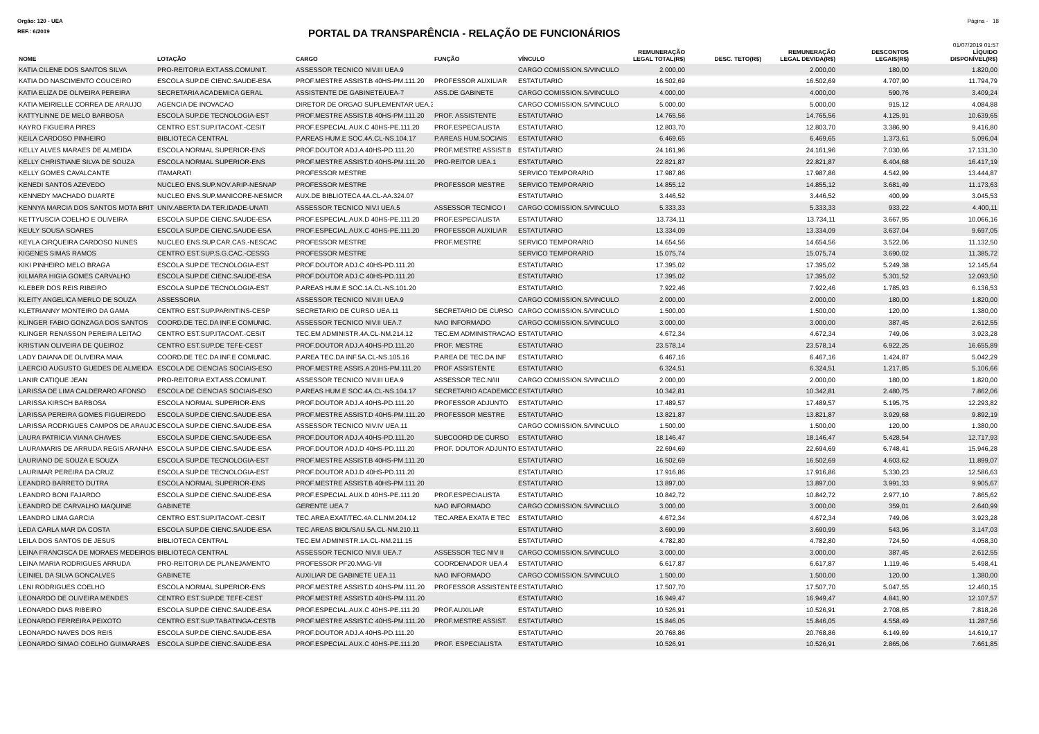Orgão: 120 - UEA Página - 18
REF.: 6/2019
PORTAL DA TRANSPARÊNCIA - RELAÇÃO DE FUNCIONÁRIOS
01/07/2019 01:57
| NOME | LOTAÇÃO | CARGO | FUNÇÃO | VÍNCULO | REMUNERAÇÃO LEGAL TOTAL(R$) | DESC. TETO(R$) | REMUNERAÇÃO LEGAL DEVIDA(R$) | DESCONTOS LEGAIS(R$) | LÍQUIDO DISPONÍVEL(R$) |
| --- | --- | --- | --- | --- | --- | --- | --- | --- | --- |
| KATIA CILENE DOS SANTOS SILVA | PRO-REITORIA EXT.ASS.COMUNIT. | ASSESSOR TECNICO NIV.III UEA.9 | | CARGO COMISSION.S/VINCULO | 2.000,00 | | 2.000,00 | 180,00 | 1.820,00 |
| KATIA DO NASCIMENTO COUCEIRO | ESCOLA SUP.DE CIENC.SAUDE-ESA | PROF.MESTRE ASSIST.B 40HS-PM.111.20 | PROFESSOR AUXILIAR | ESTATUTARIO | 16.502,69 | | 16.502,69 | 4.707,90 | 11.794,79 |
| KATIA ELIZA DE OLIVEIRA PEREIRA | SECRETARIA ACADEMICA GERAL | ASSISTENTE DE GABINETE/UEA-7 | ASS.DE GABINETE | CARGO COMISSION.S/VINCULO | 4.000,00 | | 4.000,00 | 590,76 | 3.409,24 |
| KATIA MEIRIELLE CORREA DE ARAUJO | AGENCIA DE INOVACAO | DIRETOR DE ORGAO SUPLEMENTAR UEA.3 | | CARGO COMISSION.S/VINCULO | 5.000,00 | | 5.000,00 | 915,12 | 4.084,88 |
| KATTYLINNE DE MELO BARBOSA | ESCOLA SUP.DE TECNOLOGIA-EST | PROF.MESTRE ASSIST.B 40HS-PM.111.20 | PROF. ASSISTENTE | ESTATUTARIO | 14.765,56 | | 14.765,56 | 4.125,91 | 10.639,65 |
| KAYRO FIGUEIRA PIRES | CENTRO EST.SUP.ITACOAT.-CESIT | PROF.ESPECIAL.AUX.C 40HS-PE.111.20 | PROF.ESPECIALISTA | ESTATUTARIO | 12.803,70 | | 12.803,70 | 3.386,90 | 9.416,80 |
| KEILA CARDOSO PINHEIRO | BIBLIOTECA CENTRAL | P.AREAS HUM.E SOC.4A.CL-NS.104.17 | P.AREAS HUM.SOCIAIS | ESTATUTARIO | 6.469,65 | | 6.469,65 | 1.373,61 | 5.096,04 |
| KELLY ALVES MARAES DE ALMEIDA | ESCOLA NORMAL SUPERIOR-ENS | PROF.DOUTOR ADJ.A 40HS-PD.111.20 | PROF.MESTRE ASSIST.B | ESTATUTARIO | 24.161,96 | | 24.161,96 | 7.030,66 | 17.131,30 |
| KELLY CHRISTIANE SILVA DE SOUZA | ESCOLA NORMAL SUPERIOR-ENS | PROF.MESTRE ASSIST.D 40HS-PM.111.20 | PRO-REITOR UEA.1 | ESTATUTARIO | 22.821,87 | | 22.821,87 | 6.404,68 | 16.417,19 |
| KELLY GOMES CAVALCANTE | ITAMARATI | PROFESSOR MESTRE | | SERVICO TEMPORARIO | 17.987,86 | | 17.987,86 | 4.542,99 | 13.444,87 |
| KENEDI SANTOS AZEVEDO | NUCLEO ENS.SUP.NOV.ARIP-NESNAP | PROFESSOR MESTRE | PROFESSOR MESTRE | SERVICO TEMPORARIO | 14.855,12 | | 14.855,12 | 3.681,49 | 11.173,63 |
| KENNEDY MACHADO DUARTE | NUCLEO ENS.SUP.MANICORE-NESMCR | AUX.DE BIBLIOTECA 4A.CL-AA.324.07 | | ESTATUTARIO | 3.446,52 | | 3.446,52 | 400,99 | 3.045,53 |
| KENNYA MARCIA DOS SANTOS MOTA BRIT | UNIV.ABERTA DA TER.IDADE-UNATI | ASSESSOR TECNICO NIV.I UEA.5 | ASSESSOR TECNICO I | CARGO COMISSION.S/VINCULO | 5.333,33 | | 5.333,33 | 933,22 | 4.400,11 |
| KETTYUSCIA COELHO E OLIVEIRA | ESCOLA SUP.DE CIENC.SAUDE-ESA | PROF.ESPECIAL.AUX.D 40HS-PE.111.20 | PROF.ESPECIALISTA | ESTATUTARIO | 13.734,11 | | 13.734,11 | 3.667,95 | 10.066,16 |
| KEULY SOUSA SOARES | ESCOLA SUP.DE CIENC.SAUDE-ESA | PROF.ESPECIAL.AUX.C 40HS-PE.111.20 | PROFESSOR AUXILIAR | ESTATUTARIO | 13.334,09 | | 13.334,09 | 3.637,04 | 9.697,05 |
| KEYLA CIRQUEIRA CARDOSO NUNES | NUCLEO ENS.SUP.CAR.CAS.-NESCAC | PROFESSOR MESTRE | PROF.MESTRE | SERVICO TEMPORARIO | 14.654,56 | | 14.654,56 | 3.522,06 | 11.132,50 |
| KIGENES SIMAS RAMOS | CENTRO EST.SUP.S.G.CAC.-CESSG | PROFESSOR MESTRE | | SERVICO TEMPORARIO | 15.075,74 | | 15.075,74 | 3.690,02 | 11.385,72 |
| KIKI PINHEIRO MELO BRAGA | ESCOLA SUP.DE TECNOLOGIA-EST | PROF.DOUTOR ADJ.C 40HS-PD.111.20 | | ESTATUTARIO | 17.395,02 | | 17.395,02 | 5.249,38 | 12.145,64 |
| KILMARA HIGIA GOMES CARVALHO | ESCOLA SUP.DE CIENC.SAUDE-ESA | PROF.DOUTOR ADJ.C 40HS-PD.111.20 | | ESTATUTARIO | 17.395,02 | | 17.395,02 | 5.301,52 | 12.093,50 |
| KLEBER DOS REIS RIBEIRO | ESCOLA SUP.DE TECNOLOGIA-EST | P.AREAS HUM.E SOC.1A.CL-NS.101.20 | | ESTATUTARIO | 7.922,46 | | 7.922,46 | 1.785,93 | 6.136,53 |
| KLEITY ANGELICA MERLO DE SOUZA | ASSESSORIA | ASSESSOR TECNICO NIV.III UEA.9 | | CARGO COMISSION.S/VINCULO | 2.000,00 | | 2.000,00 | 180,00 | 1.820,00 |
| KLETRIANNY MONTEIRO DA GAMA | CENTRO EST.SUP.PARINTINS-CESP | SECRETARIO DE CURSO UEA.11 | SECRETARIO DE CURSO | CARGO COMISSION.S/VINCULO | 1.500,00 | | 1.500,00 | 120,00 | 1.380,00 |
| KLINGER FABIO GONZAGA DOS SANTOS | COORD.DE TEC.DA INF.E COMUNIC. | ASSESSOR TECNICO NIV.II UEA.7 | NAO INFORMADO | CARGO COMISSION.S/VINCULO | 3.000,00 | | 3.000,00 | 387,45 | 2.612,55 |
| KLINGER RENASSON PEREIRA LEITAO | CENTRO EST.SUP.ITACOAT.-CESIT | TEC.EM ADMINISTR.4A.CL-NM.214.12 | TEC.EM ADMINISTRACAO | ESTATUTARIO | 4.672,34 | | 4.672,34 | 749,06 | 3.923,28 |
| KRISTIAN OLIVEIRA DE QUEIROZ | CENTRO EST.SUP.DE TEFE-CEST | PROF.DOUTOR ADJ.A 40HS-PD.111.20 | PROF. MESTRE | ESTATUTARIO | 23.578,14 | | 23.578,14 | 6.922,25 | 16.655,89 |
| LADY DAIANA DE OLIVEIRA MAIA | COORD.DE TEC.DA INF.E COMUNIC. | P.AREA TEC.DA INF.5A.CL-NS.105.16 | P.AREA DE TEC.DA INF | ESTATUTARIO | 6.467,16 | | 6.467,16 | 1.424,87 | 5.042,29 |
| LAERCIO AUGUSTO GUEDES DE ALMEIDA | ESCOLA DE CIENCIAS SOCIAIS-ESO | PROF.MESTRE ASSIS.A 20HS-PM.111.20 | PROF ASSISTENTE | ESTATUTARIO | 6.324,51 | | 6.324,51 | 1.217,85 | 5.106,66 |
| LANIR CATIQUE JEAN | PRO-REITORIA EXT.ASS.COMUNIT. | ASSESSOR TECNICO NIV.III UEA.9 | ASSESSOR TEC.N/III | CARGO COMISSION.S/VINCULO | 2.000,00 | | 2.000,00 | 180,00 | 1.820,00 |
| LARISSA DE LIMA CALDERARO AFONSO | ESCOLA DE CIENCIAS SOCIAIS-ESO | P.AREAS HUM.E SOC.4A.CL-NS.104.17 | SECRETARIO ACADEMICO | ESTATUTARIO | 10.342,81 | | 10.342,81 | 2.480,75 | 7.862,06 |
| LARISSA KIRSCH BARBOSA | ESCOLA NORMAL SUPERIOR-ENS | PROF.DOUTOR ADJ.A 40HS-PD.111.20 | PROFESSOR ADJUNTO | ESTATUTARIO | 17.489,57 | | 17.489,57 | 5.195,75 | 12.293,82 |
| LARISSA PEREIRA GOMES FIGUEIREDO | ESCOLA SUP.DE CIENC.SAUDE-ESA | PROF.MESTRE ASSIST.D 40HS-PM.111.20 | PROFESSOR MESTRE | ESTATUTARIO | 13.821,87 | | 13.821,87 | 3.929,68 | 9.892,19 |
| LARISSA RODRIGUES CAMPOS DE ARAUJO | ESCOLA SUP.DE CIENC.SAUDE-ESA | ASSESSOR TECNICO NIV.IV UEA.11 | | CARGO COMISSION.S/VINCULO | 1.500,00 | | 1.500,00 | 120,00 | 1.380,00 |
| LAURA PATRICIA VIANA CHAVES | ESCOLA SUP.DE CIENC.SAUDE-ESA | PROF.DOUTOR ADJ.A 40HS-PD.111.20 | SUBCOORD DE CURSO | ESTATUTARIO | 18.146,47 | | 18.146,47 | 5.428,54 | 12.717,93 |
| LAURAMARIS DE ARRUDA REGIS ARANHA | ESCOLA SUP.DE CIENC.SAUDE-ESA | PROF.DOUTOR ADJ.D 40HS-PD.111.20 | PROF. DOUTOR ADJUNTO | ESTATUTARIO | 22.694,69 | | 22.694,69 | 6.748,41 | 15.946,28 |
| LAURIANO DE SOUZA E SOUZA | ESCOLA SUP.DE TECNOLOGIA-EST | PROF.MESTRE ASSIST.B 40HS-PM.111.20 | | ESTATUTARIO | 16.502,69 | | 16.502,69 | 4.603,62 | 11.899,07 |
| LAURIMAR PEREIRA DA CRUZ | ESCOLA SUP.DE TECNOLOGIA-EST | PROF.DOUTOR ADJ.D 40HS-PD.111.20 | | ESTATUTARIO | 17.916,86 | | 17.916,86 | 5.330,23 | 12.586,63 |
| LEANDRO BARRETO DUTRA | ESCOLA NORMAL SUPERIOR-ENS | PROF.MESTRE ASSIST.B 40HS-PM.111.20 | | ESTATUTARIO | 13.897,00 | | 13.897,00 | 3.991,33 | 9.905,67 |
| LEANDRO BONI FAJARDO | ESCOLA SUP.DE CIENC.SAUDE-ESA | PROF.ESPECIAL.AUX.D 40HS-PE.111.20 | PROF.ESPECIALISTA | ESTATUTARIO | 10.842,72 | | 10.842,72 | 2.977,10 | 7.865,62 |
| LEANDRO DE CARVALHO MAQUINE | GABINETE | GERENTE UEA.7 | NAO INFORMADO | CARGO COMISSION.S/VINCULO | 3.000,00 | | 3.000,00 | 359,01 | 2.640,99 |
| LEANDRO LIMA GARCIA | CENTRO EST.SUP.ITACOAT.-CESIT | TEC.AREA EXAT/TEC.4A.CL.NM.204.12 | TEC.AREA EXATA E TEC | ESTATUTARIO | 4.672,34 | | 4.672,34 | 749,06 | 3.923,28 |
| LEDA CARLA MAR DA COSTA | ESCOLA SUP.DE CIENC.SAUDE-ESA | TEC.AREAS BIOL/SAU.5A.CL-NM.210.11 | | ESTATUTARIO | 3.690,99 | | 3.690,99 | 543,96 | 3.147,03 |
| LEILA DOS SANTOS DE JESUS | BIBLIOTECA CENTRAL | TEC.EM ADMINISTR.1A.CL-NM.211.15 | | ESTATUTARIO | 4.782,80 | | 4.782,80 | 724,50 | 4.058,30 |
| LEINA FRANCISCA DE MORAES MEDEIROS | BIBLIOTECA CENTRAL | ASSESSOR TECNICO NIV.II UEA.7 | ASSESSOR TEC NIV II | CARGO COMISSION.S/VINCULO | 3.000,00 | | 3.000,00 | 387,45 | 2.612,55 |
| LEINA MARIA RODRIGUES ARRUDA | PRO-REITORIA DE PLANEJAMENTO | PROFESSOR PF20.MAG-VII | COORDENADOR UEA.4 | ESTATUTARIO | 6.617,87 | | 6.617,87 | 1.119,46 | 5.498,41 |
| LEINIEL DA SILVA GONCALVES | GABINETE | AUXILIAR DE GABINETE UEA.11 | NAO INFORMADO | CARGO COMISSION.S/VINCULO | 1.500,00 | | 1.500,00 | 120,00 | 1.380,00 |
| LENI RODRIGUES COELHO | ESCOLA NORMAL SUPERIOR-ENS | PROF.MESTRE ASSIST.D 40HS-PM.111.20 | PROFESSOR ASSISTENTE | ESTATUTARIO | 17.507,70 | | 17.507,70 | 5.047,55 | 12.460,15 |
| LEONARDO DE OLIVEIRA MENDES | CENTRO EST.SUP.DE TEFE-CEST | PROF.MESTRE ASSIST.D 40HS-PM.111.20 | | ESTATUTARIO | 16.949,47 | | 16.949,47 | 4.841,90 | 12.107,57 |
| LEONARDO DIAS RIBEIRO | ESCOLA SUP.DE CIENC.SAUDE-ESA | PROF.ESPECIAL.AUX.C 40HS-PE.111.20 | PROF.AUXILIAR | ESTATUTARIO | 10.526,91 | | 10.526,91 | 2.708,65 | 7.818,26 |
| LEONARDO FERREIRA PEIXOTO | CENTRO EST.SUP.TABATINGA-CESTB | PROF.MESTRE ASSIST.C 40HS-PM.111.20 | PROF.MESTRE ASSIST. | ESTATUTARIO | 15.846,05 | | 15.846,05 | 4.558,49 | 11.287,56 |
| LEONARDO NAVES DOS REIS | ESCOLA SUP.DE CIENC.SAUDE-ESA | PROF.DOUTOR ADJ.A 40HS-PD.111.20 | | ESTATUTARIO | 20.768,86 | | 20.768,86 | 6.149,69 | 14.619,17 |
| LEONARDO SIMAO COELHO GUIMARAES | ESCOLA SUP.DE CIENC.SAUDE-ESA | PROF.ESPECIAL.AUX.C 40HS-PE.111.20 | PROF. ESPECIALISTA | ESTATUTARIO | 10.526,91 | | 10.526,91 | 2.865,06 | 7.661,85 |